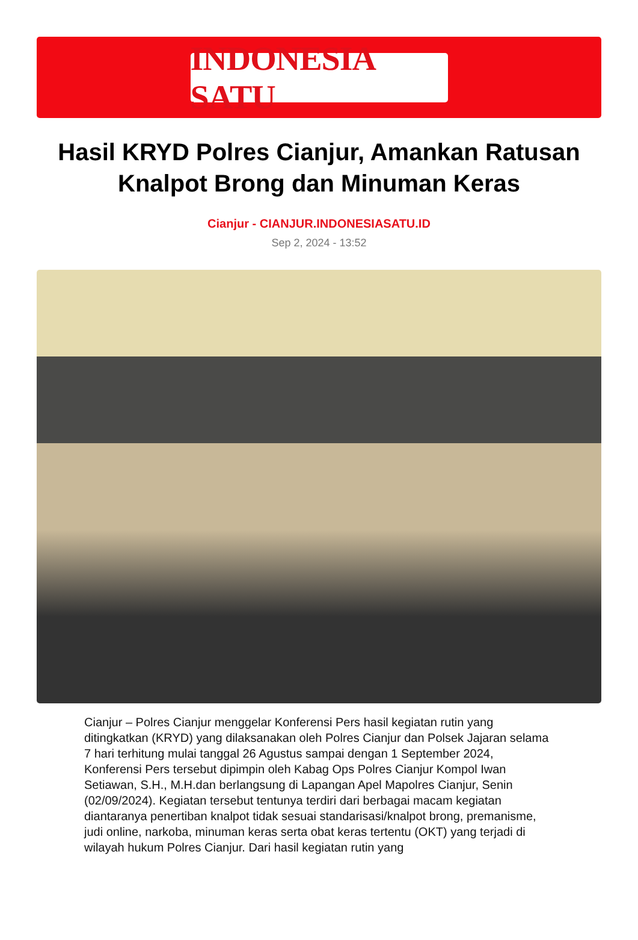INDONESIA SATU
Hasil KRYD Polres Cianjur, Amankan Ratusan Knalpot Brong dan Minuman Keras
Cianjur - CIANJUR.INDONESIASATU.ID
Sep 2, 2024 - 13:52
Cianjur – Polres Cianjur menggelar Konferensi Pers hasil kegiatan rutin yang ditingkatkan (KRYD) yang dilaksanakan oleh Polres Cianjur dan Polsek Jajaran selama 7 hari terhitung mulai tanggal 26 Agustus sampai dengan 1 September 2024, Konferensi Pers tersebut dipimpin oleh Kabag Ops Polres Cianjur Kompol Iwan Setiawan, S.H., M.H.dan berlangsung di Lapangan Apel Mapolres Cianjur, Senin (02/09/2024). Kegiatan tersebut tentunya terdiri dari berbagai macam kegiatan diantaranya penertiban knalpot tidak sesuai standarisasi/knalpot brong, premanisme, judi online, narkoba, minuman keras serta obat keras tertentu (OKT) yang terjadi di wilayah hukum Polres Cianjur. Dari hasil kegiatan rutin yang